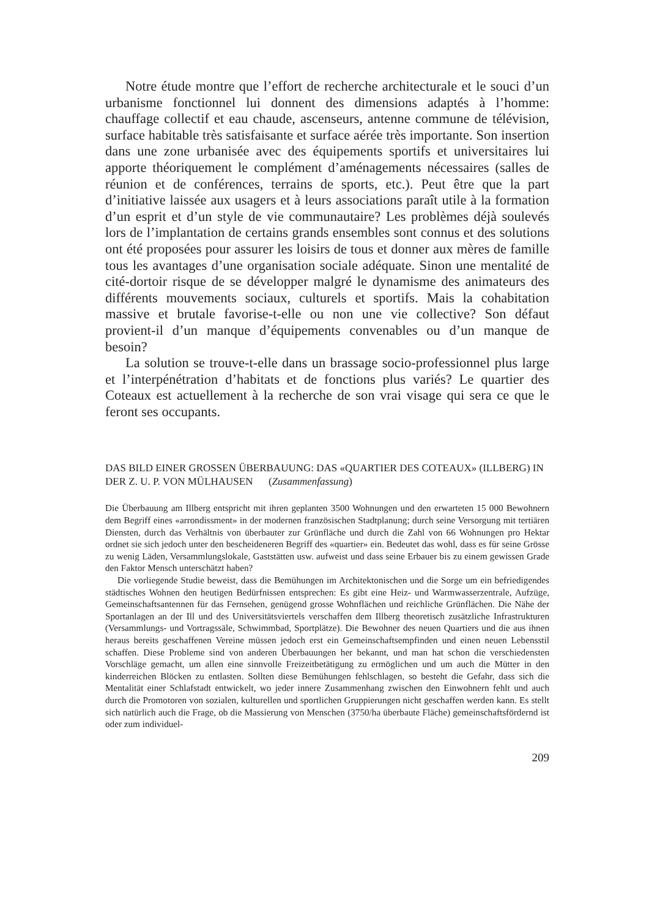Notre étude montre que l’effort de recherche architecturale et le souci d’un urbanisme fonctionnel lui donnent des dimensions adaptés à l’homme: chauffage collectif et eau chaude, ascenseurs, antenne commune de télé­vision, surface habitable très satisfaisante et surface aérée très importante. Son insertion dans une zone urbanisée avec des équipements sportifs et uni­versitaires lui apporte théoriquement le complément d’aménagements néces­saires (salles de réunion et de conférences, terrains de sports, etc.). Peut être que la part d’initiative laissée aux usagers et à leurs associations paraît utile à la formation d’un esprit et d’un style de vie communautaire? Les problè­mes déjà soulevés lors de l’implantation de certains grands ensembles sont connus et des solutions ont été proposées pour assurer les loisirs de tous et donner aux mères de famille tous les avantages d’une organisation sociale adéquate. Sinon une mentalité de cité-dortoir risque de se développer malgré le dynamisme des animateurs des différents mouvements sociaux, culturels et sportifs. Mais la cohabitation massive et brutale favorise-t-elle ou non une vie collective? Son défaut provient-il d’un manque d’équipements con­venables ou d’un manque de besoin?
La solution se trouve-t-elle dans un brassage socio-professionnel plus large et l’interpénétration d’habitats et de fonctions plus variés? Le quartier des Coteaux est actuellement à la recherche de son vrai visage qui sera ce que le feront ses occupants.
DAS BILD EINER GROSSEN ÜBERBAUUNG: DAS «QUARTIER DES COTEAUX» (ILLBERG) IN DER Z. U. P. VON MÜLHAUSEN (Zusammenfassung)
Die Überbauung am Illberg entspricht mit ihren geplanten 3500 Wohnungen und den erwarteten 15 000 Bewohnern dem Begriff eines «arrondissment» in der modernen franzö­sischen Stadtplanung; durch seine Versorgung mit tertiären Diensten, durch das Verhält­nis von überbauter zur Grünfläche und durch die Zahl von 66 Wohnungen pro Hektar ordnet sie sich jedoch unter den bescheideneren Begriff des «quartier» ein. Bedeutet das wohl, dass es für seine Grösse zu wenig Läden, Versammlungslokale, Gaststätten usw. aufweist und dass seine Erbauer bis zu einem gewissen Grade den Faktor Mensch unter­schätzt haben?
Die vorliegende Studie beweist, dass die Bemühungen im Architektonischen und die Sorge um ein befriedigendes städtisches Wohnen den heutigen Bedürfnissen entsprechen: Es gibt eine Heiz- und Warmwasserzentrale, Aufzüge, Gemeinschaftsantennen für das Fernsehen, genügend grosse Wohnflächen und reichliche Grünflächen. Die Nähe der Sportanlagen an der Ill und des Universitätsviertels verschaffen dem Illberg theoretisch zusätzliche Infrastrukturen (Versammlungs- und Vortragssäle, Schwimmbad, Sportplätze). Die Bewohner des neuen Quartiers und die aus ihnen heraus bereits geschaffenen Vereine müssen jedoch erst ein Gemeinschaftsempfinden und einen neuen Lebensstil schaffen. Diese Probleme sind von anderen Überbauungen her bekannt, und man hat schon die verschiedensten Vorschläge gemacht, um allen eine sinnvolle Freizeitbetätigung zu er­möglichen und um auch die Mütter in den kinderreichen Blöcken zu entlasten. Sollten diese Bemühungen fehlschlagen, so besteht die Gefahr, dass sich die Mentalität einer Schlafstadt entwickelt, wo jeder innere Zusammenhang zwischen den Einwohnern fehlt und auch durch die Promotoren von sozialen, kulturellen und sportlichen Gruppierungen nicht geschaffen werden kann. Es stellt sich natürlich auch die Frage, ob die Massierung von Menschen (3750/ha überbaute Fläche) gemeinschaftsfördernd ist oder zum individuel-
209